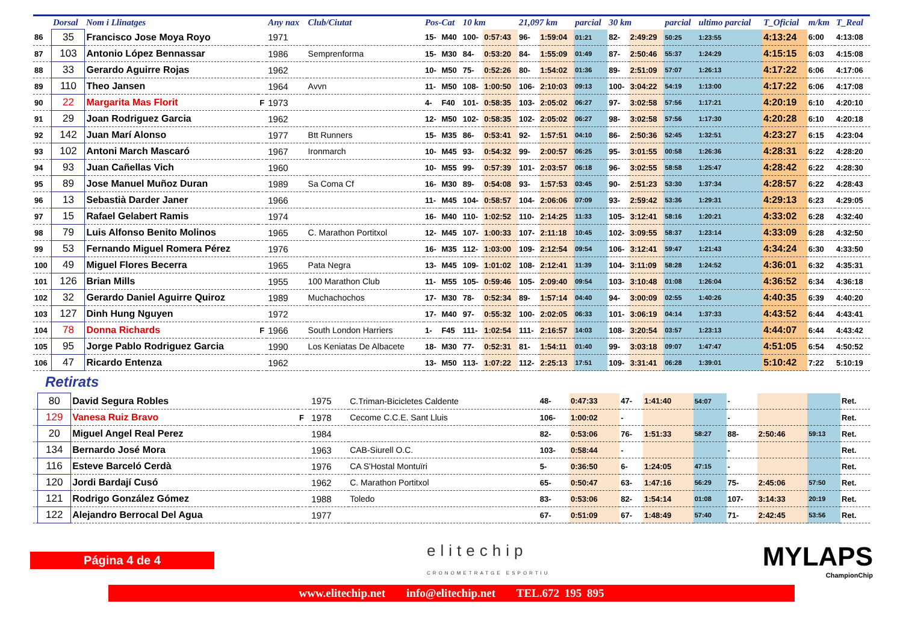| | Dorsal | Nom i Llinatges | | Any nax | Club/Ciutat | Pos-Cat | | 10 km | | 21,097 km | | parcial | 30 km | | parcial | ultimo parcial | T_Oficial | m/km | T_Real |
| --- | --- | --- | --- | --- | --- | --- | --- | --- | --- | --- | --- | --- | --- | --- | --- | --- | --- | --- | --- |
| 86 | 35 | Francisco Jose Moya Royo | | 1971 | | 15- | M40 | 100- | 0:57:43 | 96- | 1:59:04 | 01:21 | 82- | 2:49:29 | 50:25 | 1:23:55 | 4:13:24 | 6:00 | 4:13:08 |
| 87 | 103 | Antonio López Bennassar | | 1986 | Semprenforma | 15- | M30 | 84- | 0:53:20 | 84- | 1:55:09 | 01:49 | 87- | 2:50:46 | 55:37 | 1:24:29 | 4:15:15 | 6:03 | 4:15:08 |
| 88 | 33 | Gerardo Aguirre Rojas | | 1962 | | 10- | M50 | 75- | 0:52:26 | 80- | 1:54:02 | 01:36 | 89- | 2:51:09 | 57:07 | 1:26:13 | 4:17:22 | 6:06 | 4:17:06 |
| 89 | 110 | Theo Jansen | | 1964 | Avvn | 11- | M50 | 108- | 1:00:50 | 106- | 2:10:03 | 09:13 | 100- | 3:04:22 | 54:19 | 1:13:00 | 4:17:22 | 6:06 | 4:17:08 |
| 90 | 22 | Margarita Mas Florit | F | 1973 | | 4- | F40 | 101- | 0:58:35 | 103- | 2:05:02 | 06:27 | 97- | 3:02:58 | 57:56 | 1:17:21 | 4:20:19 | 6:10 | 4:20:10 |
| 91 | 29 | Joan Rodriguez Garcia | | 1962 | | 12- | M50 | 102- | 0:58:35 | 102- | 2:05:02 | 06:27 | 98- | 3:02:58 | 57:56 | 1:17:30 | 4:20:28 | 6:10 | 4:20:18 |
| 92 | 142 | Juan Marí Alonso | | 1977 | Btt Runners | 15- | M35 | 86- | 0:53:41 | 92- | 1:57:51 | 04:10 | 86- | 2:50:36 | 52:45 | 1:32:51 | 4:23:27 | 6:15 | 4:23:04 |
| 93 | 102 | Antoni March Mascaró | | 1967 | Ironmarch | 10- | M45 | 93- | 0:54:32 | 99- | 2:00:57 | 06:25 | 95- | 3:01:55 | 00:58 | 1:26:36 | 4:28:31 | 6:22 | 4:28:20 |
| 94 | 93 | Juan Cañellas Vich | | 1960 | | 10- | M55 | 99- | 0:57:39 | 101- | 2:03:57 | 06:18 | 96- | 3:02:55 | 58:58 | 1:25:47 | 4:28:42 | 6:22 | 4:28:30 |
| 95 | 89 | Jose Manuel Muñoz Duran | | 1989 | Sa Coma Cf | 16- | M30 | 89- | 0:54:08 | 93- | 1:57:53 | 03:45 | 90- | 2:51:23 | 53:30 | 1:37:34 | 4:28:57 | 6:22 | 4:28:43 |
| 96 | 13 | Sebastià Darder Janer | | 1966 | | 11- | M45 | 104- | 0:58:57 | 104- | 2:06:06 | 07:09 | 93- | 2:59:42 | 53:36 | 1:29:31 | 4:29:13 | 6:23 | 4:29:05 |
| 97 | 15 | Rafael Gelabert Ramis | | 1974 | | 16- | M40 | 110- | 1:02:52 | 110- | 2:14:25 | 11:33 | 105- | 3:12:41 | 58:16 | 1:20:21 | 4:33:02 | 6:28 | 4:32:40 |
| 98 | 79 | Luis Alfonso Benito Molinos | | 1965 | C. Marathon Portitxol | 12- | M45 | 107- | 1:00:33 | 107- | 2:11:18 | 10:45 | 102- | 3:09:55 | 58:37 | 1:23:14 | 4:33:09 | 6:28 | 4:32:50 |
| 99 | 53 | Fernando Miguel Romera Pérez | | 1976 | | 16- | M35 | 112- | 1:03:00 | 109- | 2:12:54 | 09:54 | 106- | 3:12:41 | 59:47 | 1:21:43 | 4:34:24 | 6:30 | 4:33:50 |
| 100 | 49 | Miguel Flores Becerra | | 1965 | Pata Negra | 13- | M45 | 109- | 1:01:02 | 108- | 2:12:41 | 11:39 | 104- | 3:11:09 | 58:28 | 1:24:52 | 4:36:01 | 6:32 | 4:35:31 |
| 101 | 126 | Brian Mills | | 1955 | 100 Marathon Club | 11- | M55 | 105- | 0:59:46 | 105- | 2:09:40 | 09:54 | 103- | 3:10:48 | 01:08 | 1:26:04 | 4:36:52 | 6:34 | 4:36:18 |
| 102 | 32 | Gerardo Daniel Aguirre Quiroz | | 1989 | Muchachochos | 17- | M30 | 78- | 0:52:34 | 89- | 1:57:14 | 04:40 | 94- | 3:00:09 | 02:55 | 1:40:26 | 4:40:35 | 6:39 | 4:40:20 |
| 103 | 127 | Dinh Hung Nguyen | | 1972 | | 17- | M40 | 97- | 0:55:32 | 100- | 2:02:05 | 06:33 | 101- | 3:06:19 | 04:14 | 1:37:33 | 4:43:52 | 6:44 | 4:43:41 |
| 104 | 78 | Donna Richards | F | 1966 | South London Harriers | 1- | F45 | 111- | 1:02:54 | 111- | 2:16:57 | 14:03 | 108- | 3:20:54 | 03:57 | 1:23:13 | 4:44:07 | 6:44 | 4:43:42 |
| 105 | 95 | Jorge Pablo Rodriguez Garcia | | 1990 | Los Keniatas De Albacete | 18- | M30 | 77- | 0:52:31 | 81- | 1:54:11 | 01:40 | 99- | 3:03:18 | 09:07 | 1:47:47 | 4:51:05 | 6:54 | 4:50:52 |
| 106 | 47 | Ricardo Entenza | | 1962 | | 13- | M50 | 113- | 1:07:22 | 112- | 2:25:13 | 17:51 | 109- | 3:31:41 | 06:28 | 1:39:01 | 5:10:42 | 7:22 | 5:10:19 |
Retirats
| | 80 | David Segura Robles | | 1975 | C.Triman-Bicicletes Caldente | 48- | 0:47:33 | 47- | 1:41:40 | 54:07 | - | | | Ret. |
| | 129 | Vanesa Ruiz Bravo | F | 1978 | Cecome C.C.E. Sant Lluis | 106- | 1:00:02 | - | | | - | | | Ret. |
| | 20 | Miguel Angel Real Perez | | 1984 | | 82- | 0:53:06 | 76- | 1:51:33 | 58:27 | 88- | 2:50:46 | 59:13 | Ret. |
| | 134 | Bernardo José Mora | | 1963 | CAB-Siurell O.C. | 103- | 0:58:44 | - | | | - | | | Ret. |
| | 116 | Esteve Barceló Cerdà | | 1976 | CA S'Hostal Montuïri | 5- | 0:36:50 | 6- | 1:24:05 | 47:15 | - | | | Ret. |
| | 120 | Jordi Bardají Cusó | | 1962 | C. Marathon Portitxol | 65- | 0:50:47 | 63- | 1:47:16 | 56:29 | 75- | 2:45:06 | 57:50 | Ret. |
| | 121 | Rodrigo González Gómez | | 1988 | Toledo | 83- | 0:53:06 | 82- | 1:54:14 | 01:08 | 107- | 3:14:33 | 20:19 | Ret. |
| | 122 | Alejandro Berrocal Del Agua | | 1977 | | 67- | 0:51:09 | 67- | 1:48:49 | 57:40 | 71- | 2:42:45 | 53:56 | Ret. |
Página 4 de 4
elitechip
CRONOMETRATGE ESPORTIU
MYLAPS
ChampionChip
www.elitechip.net info@elitechip.net TEL.672 195 895